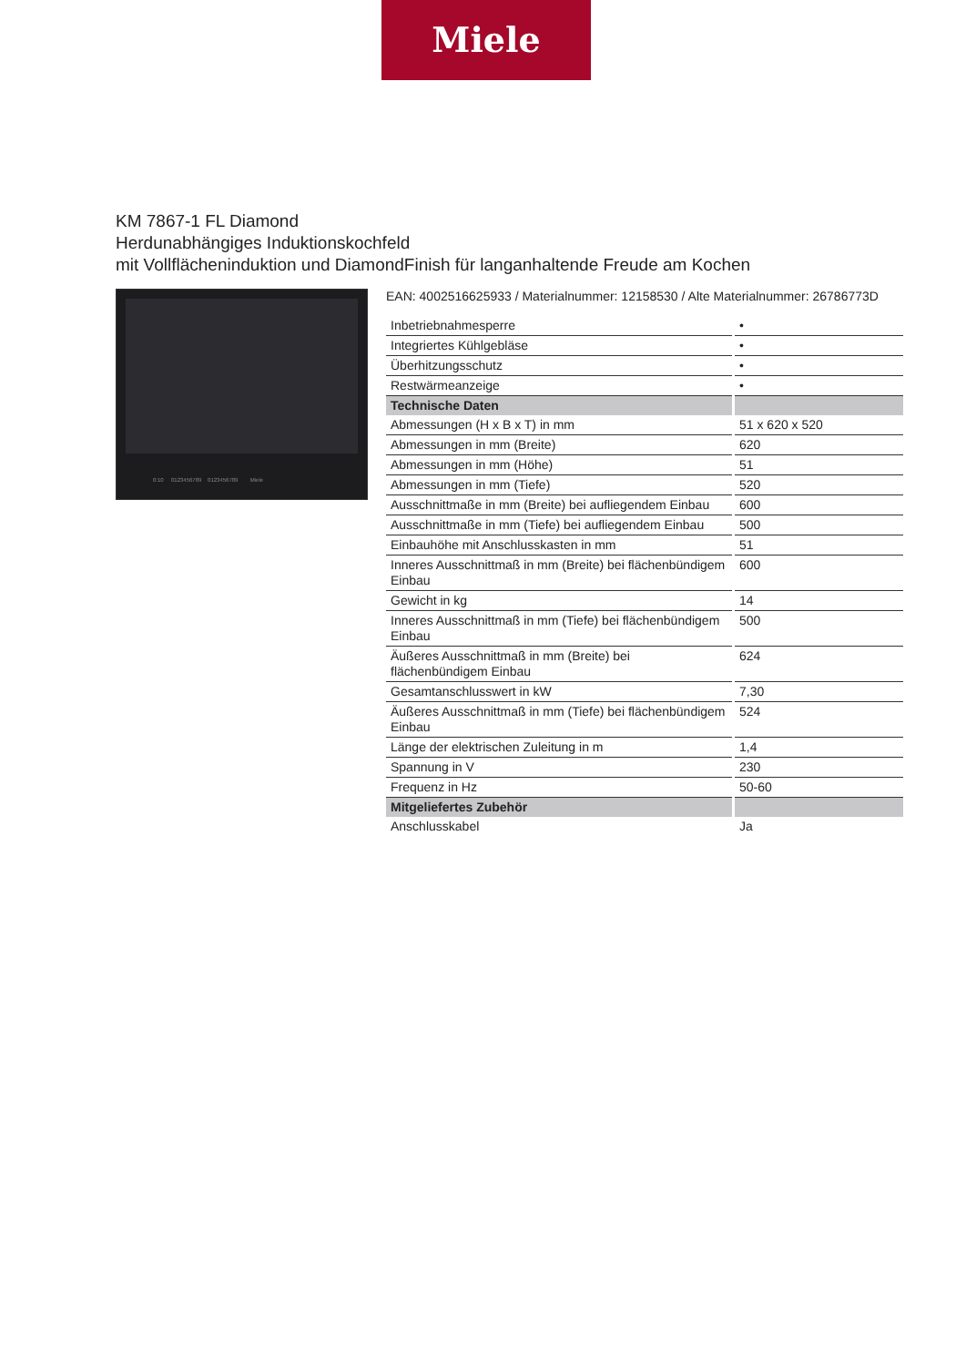Miele
KM 7867-1 FL Diamond
Herdunabhängiges Induktionskochfeld
mit Vollflächeninduktion und DiamondFinish für langanhaltende Freude am Kochen
0:10 0123456789 0123456789 Miele
EAN: 4002516625933 / Materialnummer: 12158530 / Alte Materialnummer: 26786773D
| Inbetriebnahmesperre | • |
| Integriertes Kühlgebläse | • |
| Überhitzungsschutz | • |
| Restwärmeanzeige | • |
| Technische Daten | |
| Abmessungen (H x B x T) in mm | 51 x 620 x 520 |
| Abmessungen in mm (Breite) | 620 |
| Abmessungen in mm (Höhe) | 51 |
| Abmessungen in mm (Tiefe) | 520 |
| Ausschnittmaße in mm (Breite) bei aufliegendem Einbau | 600 |
| Ausschnittmaße in mm (Tiefe) bei aufliegendem Einbau | 500 |
| Einbauhöhe mit Anschlusskasten in mm | 51 |
| Inneres Ausschnittmaß in mm (Breite) bei flächenbündigem Einbau | 600 |
| Gewicht in kg | 14 |
| Inneres Ausschnittmaß in mm (Tiefe) bei flächenbündigem Einbau | 500 |
| Äußeres Ausschnittmaß in mm (Breite) bei flächenbündigem Einbau | 624 |
| Gesamtanschlusswert in kW | 7,30 |
| Äußeres Ausschnittmaß in mm (Tiefe) bei flächenbündigem Einbau | 524 |
| Länge der elektrischen Zuleitung in m | 1,4 |
| Spannung in V | 230 |
| Frequenz in Hz | 50-60 |
| Mitgeliefertes Zubehör | |
| Anschlusskabel | Ja |